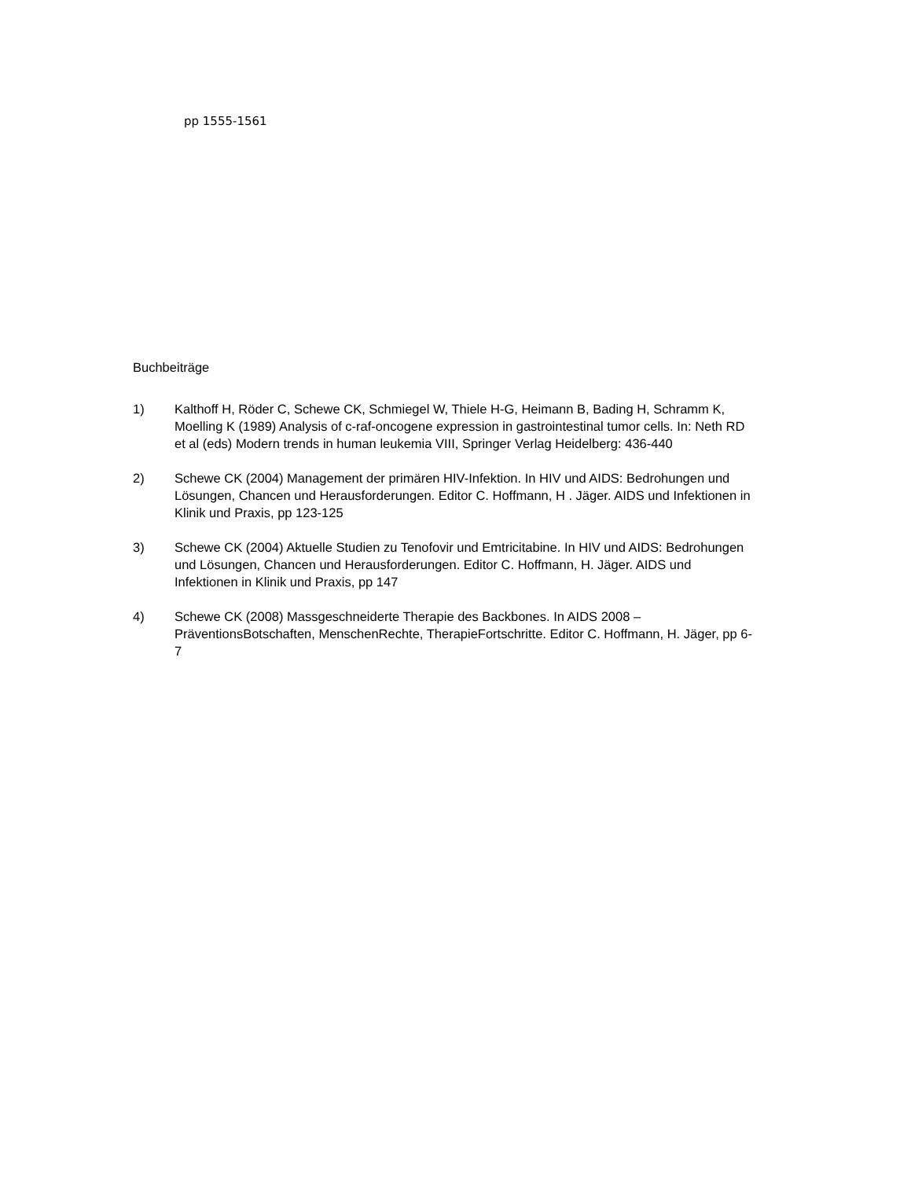pp 1555-1561
Buchbeiträge
1) Kalthoff H, Röder C, Schewe CK, Schmiegel W, Thiele H-G, Heimann B, Bading H, Schramm K, Moelling K (1989) Analysis of c-raf-oncogene expression in gastrointestinal tumor cells. In: Neth RD et al (eds) Modern trends in human leukemia VIII, Springer Verlag Heidelberg: 436-440
2) Schewe CK (2004) Management der primären HIV-Infektion. In HIV und AIDS: Bedrohungen und Lösungen, Chancen und Herausforderungen. Editor C. Hoffmann, H . Jäger. AIDS und Infektionen in Klinik und Praxis, pp 123-125
3) Schewe CK (2004) Aktuelle Studien zu Tenofovir und Emtricitabine. In HIV und AIDS: Bedrohungen und Lösungen, Chancen und Herausforderungen. Editor C. Hoffmann, H. Jäger. AIDS und Infektionen in Klinik und Praxis, pp 147
4) Schewe CK (2008) Massgeschneiderte Therapie des Backbones. In AIDS 2008 – PräventionsBotschaften, MenschenRechte, TherapieFortschritte. Editor C. Hoffmann, H. Jäger, pp 6-7